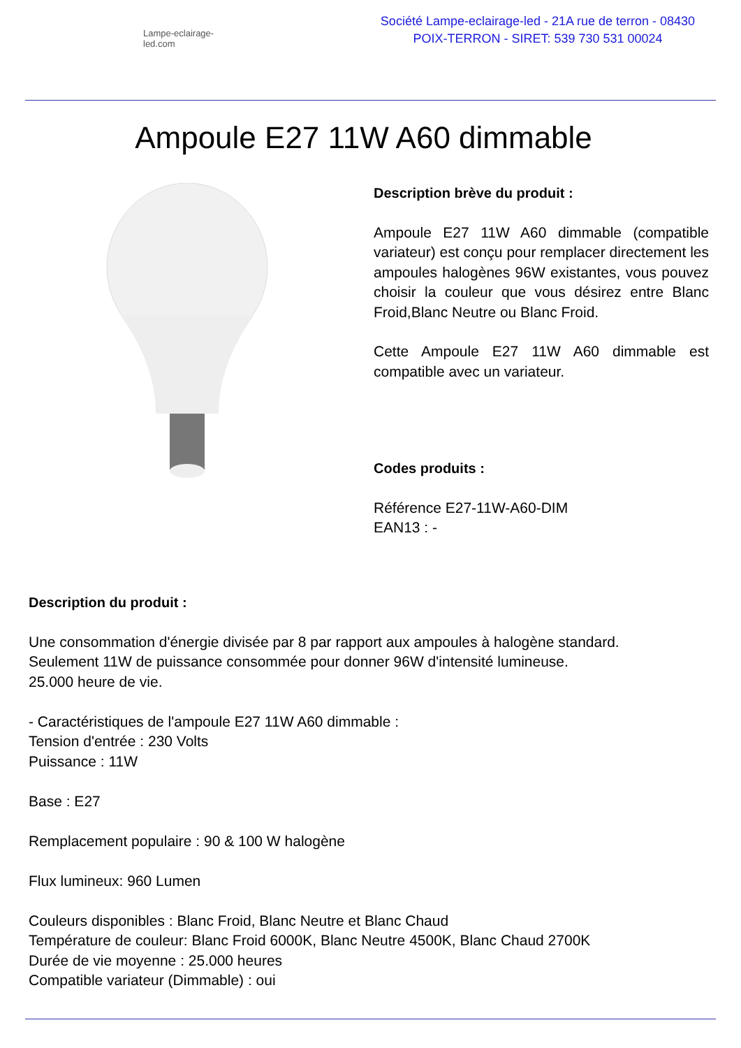Lampe-eclairage-led.com
Société Lampe-eclairage-led - 21A rue de terron - 08430 POIX-TERRON - SIRET: 539 730 531 00024
Ampoule E27 11W A60 dimmable
Description brève du produit :
Ampoule E27 11W A60 dimmable (compatible variateur) est conçu pour remplacer directement les ampoules halogènes 96W existantes, vous pouvez choisir la couleur que vous désirez entre Blanc Froid,Blanc Neutre ou Blanc Froid.
Cette Ampoule E27 11W A60 dimmable est compatible avec un variateur.
Codes produits :
Référence E27-11W-A60-DIM
EAN13 : -
Description du produit :
Une consommation d'énergie divisée par 8 par rapport aux ampoules à halogène standard.
Seulement 11W de puissance consommée pour donner 96W d'intensité lumineuse.
25.000 heure de vie.
- Caractéristiques de l'ampoule E27 11W A60 dimmable :
Tension d'entrée : 230 Volts
Puissance : 11W
Base : E27
Remplacement populaire : 90 & 100 W halogène
Flux lumineux: 960 Lumen
Couleurs disponibles : Blanc Froid, Blanc Neutre et Blanc Chaud
Température de couleur: Blanc Froid 6000K, Blanc Neutre 4500K, Blanc Chaud 2700K
Durée de vie moyenne : 25.000 heures
Compatible variateur (Dimmable) : oui